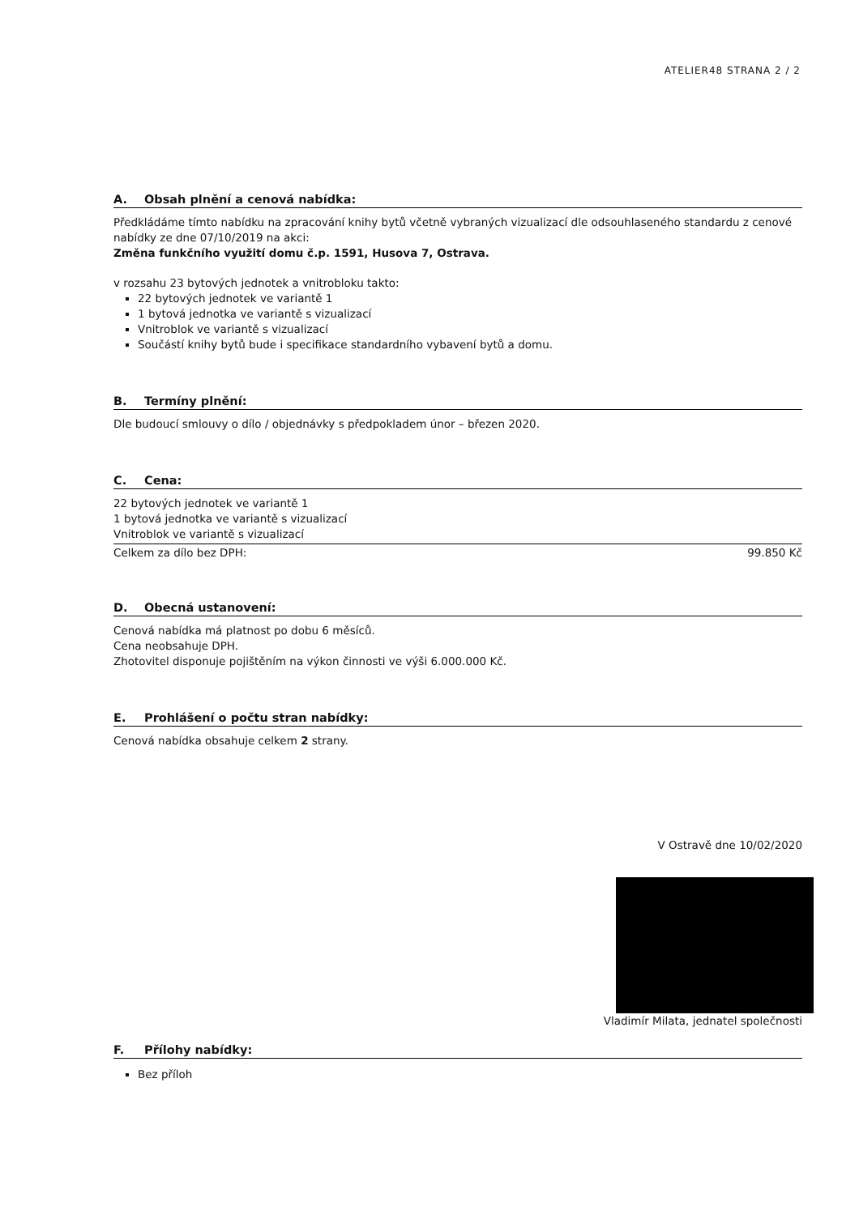ATELIER48 STRANA 2 / 2
A. Obsah plnění a cenová nabídka:
Předkládáme tímto nabídku na zpracování knihy bytů včetně vybraných vizualizací dle odsouhlaseného standardu z cenové nabídky ze dne 07/10/2019 na akci:
Změna funkčního využití domu č.p. 1591, Husova 7, Ostrava.
v rozsahu 23 bytových jednotek a vnitrobloku takto:
22 bytových jednotek ve variantě 1
1 bytová jednotka ve variantě s vizualizací
Vnitroblok ve variantě s vizualizací
Součástí knihy bytů bude i specifikace standardního vybavení bytů a domu.
B. Termíny plnění:
Dle budoucí smlouvy o dílo / objednávky s předpokladem únor – březen 2020.
C. Cena:
22 bytových jednotek ve variantě 1
1 bytová jednotka ve variantě s vizualizací
Vnitroblok ve variantě s vizualizací
Celkem za dílo bez DPH: 99.850 Kč
D. Obecná ustanovení:
Cenová nabídka má platnost po dobu 6 měsíců.
Cena neobsahuje DPH.
Zhotovitel disponuje pojištěním na výkon činnosti ve výši 6.000.000 Kč.
E. Prohlášení o počtu stran nabídky:
Cenová nabídka obsahuje celkem 2 strany.
V Ostravě dne 10/02/2020
Vladimír Milata, jednatel společnosti
F. Přílohy nabídky:
Bez příloh